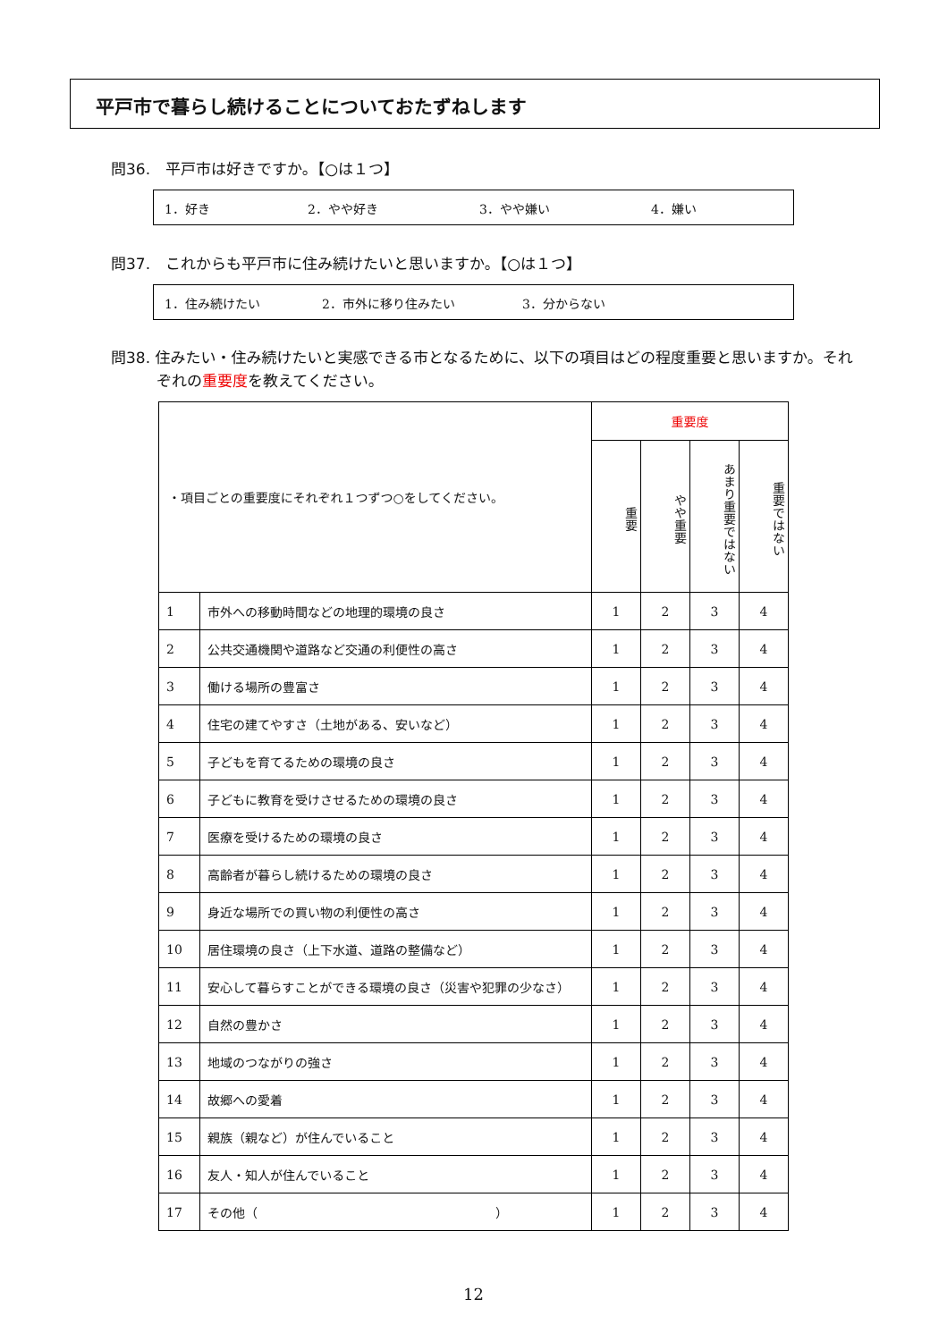平戸市で暮らし続けることについておたずねします
問36.　平戸市は好きですか。【○は１つ】
1．好き 2．やや好き 3．やや嫌い 4．嫌い
問37.　これからも平戸市に住み続けたいと思いますか。【○は１つ】
1．住み続けたい 2．市外に移り住みたい 3．分からない
問38. 住みたい・住み続けたいと実感できる市となるために、以下の項目はどの程度重要と思いますか。それ
ぞれの重要度を教えてください。
| ・項目ごとの重要度にそれぞれ１つずつ○をしてください。 | | 重要度 | | | |
| | | 重要 | やや重要 | あまり重要ではない | 重要ではない |
| 1 | 市外への移動時間などの地理的環境の良さ | 1 | 2 | 3 | 4 |
| 2 | 公共交通機関や道路など交通の利便性の高さ | 1 | 2 | 3 | 4 |
| 3 | 働ける場所の豊富さ | 1 | 2 | 3 | 4 |
| 4 | 住宅の建てやすさ（土地がある、安いなど） | 1 | 2 | 3 | 4 |
| 5 | 子どもを育てるための環境の良さ | 1 | 2 | 3 | 4 |
| 6 | 子どもに教育を受けさせるための環境の良さ | 1 | 2 | 3 | 4 |
| 7 | 医療を受けるための環境の良さ | 1 | 2 | 3 | 4 |
| 8 | 高齢者が暮らし続けるための環境の良さ | 1 | 2 | 3 | 4 |
| 9 | 身近な場所での買い物の利便性の高さ | 1 | 2 | 3 | 4 |
| 10 | 居住環境の良さ（上下水道、道路の整備など） | 1 | 2 | 3 | 4 |
| 11 | 安心して暮らすことができる環境の良さ（災害や犯罪の少なさ） | 1 | 2 | 3 | 4 |
| 12 | 自然の豊かさ | 1 | 2 | 3 | 4 |
| 13 | 地域のつながりの強さ | 1 | 2 | 3 | 4 |
| 14 | 故郷への愛着 | 1 | 2 | 3 | 4 |
| 15 | 親族（親など）が住んでいること | 1 | 2 | 3 | 4 |
| 16 | 友人・知人が住んでいること | 1 | 2 | 3 | 4 |
| 17 | その他（ ） | 1 | 2 | 3 | 4 |
12